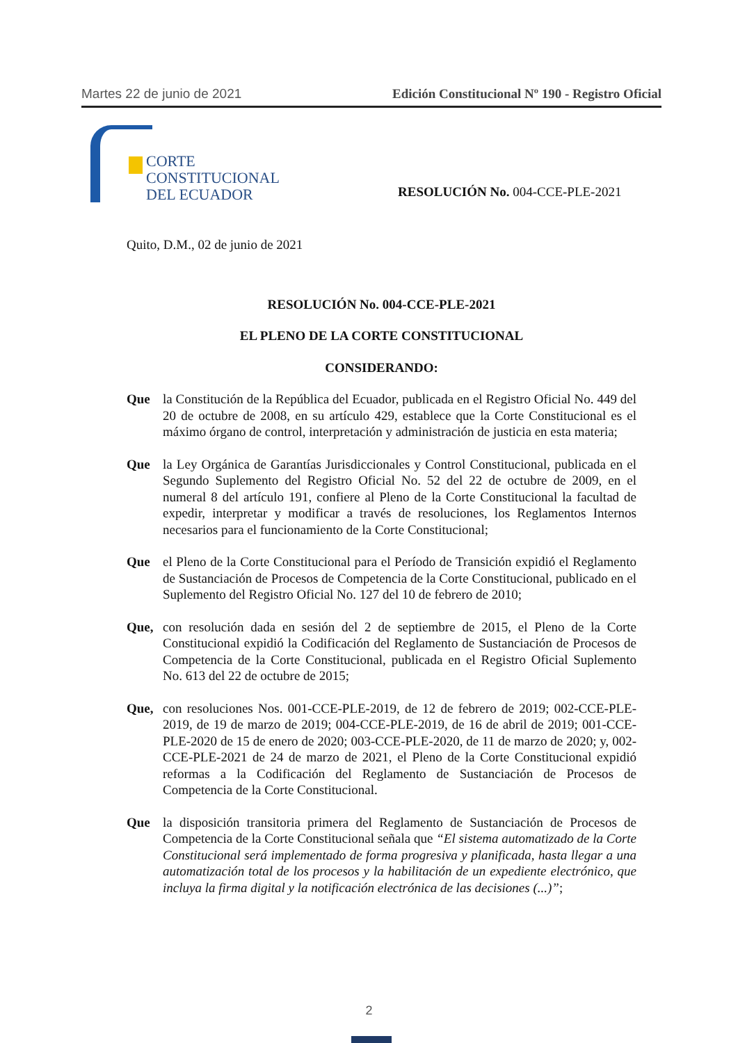Martes 22 de junio de 2021 Edición Constitucional Nº 190 - Registro Oficial
CORTE
CONSTITUCIONAL
DEL ECUADOR
RESOLUCIÓN No. 004-CCE-PLE-2021
Quito, D.M., 02 de junio de 2021
RESOLUCIÓN No. 004-CCE-PLE-2021
EL PLENO DE LA CORTE CONSTITUCIONAL
CONSIDERANDO:
Que la Constitución de la República del Ecuador, publicada en el Registro Oficial No. 449 del 20 de octubre de 2008, en su artículo 429, establece que la Corte Constitucional es el máximo órgano de control, interpretación y administración de justicia en esta materia;
Que la Ley Orgánica de Garantías Jurisdiccionales y Control Constitucional, publicada en el Segundo Suplemento del Registro Oficial No. 52 del 22 de octubre de 2009, en el numeral 8 del artículo 191, confiere al Pleno de la Corte Constitucional la facultad de expedir, interpretar y modificar a través de resoluciones, los Reglamentos Internos necesarios para el funcionamiento de la Corte Constitucional;
Que el Pleno de la Corte Constitucional para el Período de Transición expidió el Reglamento de Sustanciación de Procesos de Competencia de la Corte Constitucional, publicado en el Suplemento del Registro Oficial No. 127 del 10 de febrero de 2010;
Que, con resolución dada en sesión del 2 de septiembre de 2015, el Pleno de la Corte Constitucional expidió la Codificación del Reglamento de Sustanciación de Procesos de Competencia de la Corte Constitucional, publicada en el Registro Oficial Suplemento No. 613 del 22 de octubre de 2015;
Que, con resoluciones Nos. 001-CCE-PLE-2019, de 12 de febrero de 2019; 002-CCE-PLE-2019, de 19 de marzo de 2019; 004-CCE-PLE-2019, de 16 de abril de 2019; 001-CCE-PLE-2020 de 15 de enero de 2020; 003-CCE-PLE-2020, de 11 de marzo de 2020; y, 002-CCE-PLE-2021 de 24 de marzo de 2021, el Pleno de la Corte Constitucional expidió reformas a la Codificación del Reglamento de Sustanciación de Procesos de Competencia de la Corte Constitucional.
Que la disposición transitoria primera del Reglamento de Sustanciación de Procesos de Competencia de la Corte Constitucional señala que “El sistema automatizado de la Corte Constitucional será implementado de forma progresiva y planificada, hasta llegar a una automatización total de los procesos y la habilitación de un expediente electrónico, que incluya la firma digital y la notificación electrónica de las decisiones (...)”;
2